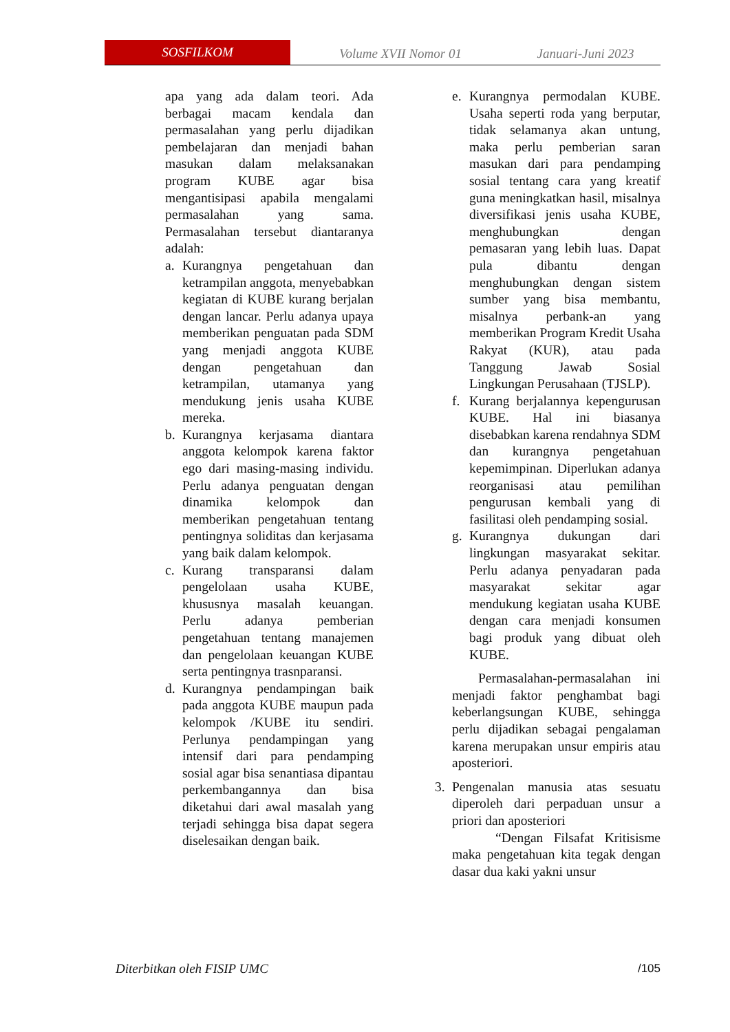SOSFILKOM
Volume XVII Nomor 01 Januari-Juni 2023
apa yang ada dalam teori. Ada berbagai macam kendala dan permasalahan yang perlu dijadikan pembelajaran dan menjadi bahan masukan dalam melaksanakan program KUBE agar bisa mengantisipasi apabila mengalami permasalahan yang sama. Permasalahan tersebut diantaranya adalah:
a. Kurangnya pengetahuan dan ketrampilan anggota, menyebabkan kegiatan di KUBE kurang berjalan dengan lancar. Perlu adanya upaya memberikan penguatan pada SDM yang menjadi anggota KUBE dengan pengetahuan dan ketrampilan, utamanya yang mendukung jenis usaha KUBE mereka.
b. Kurangnya kerjasama diantara anggota kelompok karena faktor ego dari masing-masing individu. Perlu adanya penguatan dengan dinamika kelompok dan memberikan pengetahuan tentang pentingnya soliditas dan kerjasama yang baik dalam kelompok.
c. Kurang transparansi dalam pengelolaan usaha KUBE, khususnya masalah keuangan. Perlu adanya pemberian pengetahuan tentang manajemen dan pengelolaan keuangan KUBE serta pentingnya trasnparansi.
d. Kurangnya pendampingan baik pada anggota KUBE maupun pada kelompok /KUBE itu sendiri. Perlunya pendampingan yang intensif dari para pendamping sosial agar bisa senantiasa dipantau perkembangannya dan bisa diketahui dari awal masalah yang terjadi sehingga bisa dapat segera diselesaikan dengan baik.
e. Kurangnya permodalan KUBE. Usaha seperti roda yang berputar, tidak selamanya akan untung, maka perlu pemberian saran masukan dari para pendamping sosial tentang cara yang kreatif guna meningkatkan hasil, misalnya diversifikasi jenis usaha KUBE, menghubungkan dengan pemasaran yang lebih luas. Dapat pula dibantu dengan menghubungkan dengan sistem sumber yang bisa membantu, misalnya perbank-an yang memberikan Program Kredit Usaha Rakyat (KUR), atau pada Tanggung Jawab Sosial Lingkungan Perusahaan (TJSLP).
f. Kurang berjalannya kepengurusan KUBE. Hal ini biasanya disebabkan karena rendahnya SDM dan kurangnya pengetahuan kepemimpinan. Diperlukan adanya reorganisasi atau pemilihan pengurusan kembali yang di fasilitasi oleh pendamping sosial.
g. Kurangnya dukungan dari lingkungan masyarakat sekitar. Perlu adanya penyadaran pada masyarakat sekitar agar mendukung kegiatan usaha KUBE dengan cara menjadi konsumen bagi produk yang dibuat oleh KUBE.
Permasalahan-permasalahan ini menjadi faktor penghambat bagi keberlangsungan KUBE, sehingga perlu dijadikan sebagai pengalaman karena merupakan unsur empiris atau aposteriori.
3. Pengenalan manusia atas sesuatu diperoleh dari perpaduan unsur a priori dan aposteriori
“Dengan Filsafat Kritisisme maka pengetahuan kita tegak dengan dasar dua kaki yakni unsur
Diterbitkan oleh FISIP UMC /105